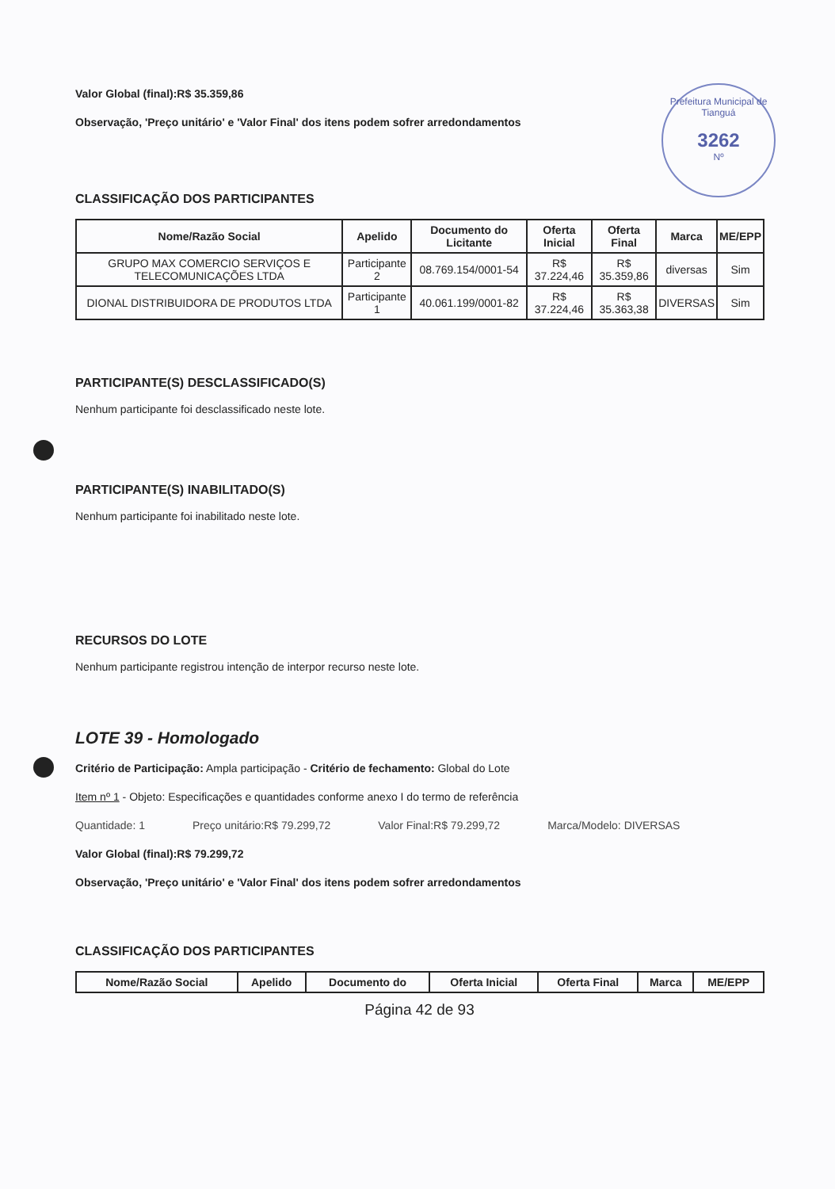Prefeitura Municipal de Tianguá
3262
Nº
Valor Global (final):R$ 35.359,86
Observação, 'Preço unitário' e 'Valor Final' dos itens podem sofrer arredondamentos
CLASSIFICAÇÃO DOS PARTICIPANTES
| Nome/Razão Social | Apelido | Documento do Licitante | Oferta Inicial | Oferta Final | Marca | ME/EPP |
| --- | --- | --- | --- | --- | --- | --- |
| GRUPO MAX COMERCIO SERVIÇOS E TELECOMUNICAÇÕES LTDA | Participante 2 | 08.769.154/0001-54 | R$ 37.224,46 | R$ 35.359,86 | diversas | Sim |
| DIONAL DISTRIBUIDORA DE PRODUTOS LTDA | Participante 1 | 40.061.199/0001-82 | R$ 37.224,46 | R$ 35.363,38 | DIVERSAS | Sim |
PARTICIPANTE(S) DESCLASSIFICADO(S)
Nenhum participante foi desclassificado neste lote.
PARTICIPANTE(S) INABILITADO(S)
Nenhum participante foi inabilitado neste lote.
RECURSOS DO LOTE
Nenhum participante registrou intenção de interpor recurso neste lote.
LOTE 39 - Homologado
Critério de Participação: Ampla participação - Critério de fechamento: Global do Lote
Item nº 1 - Objeto: Especificações e quantidades conforme anexo I do termo de referência
Quantidade: 1 Preço unitário:R$ 79.299,72 Valor Final:R$ 79.299,72 Marca/Modelo: DIVERSAS
Valor Global (final):R$ 79.299,72
Observação, 'Preço unitário' e 'Valor Final' dos itens podem sofrer arredondamentos
CLASSIFICAÇÃO DOS PARTICIPANTES
| Nome/Razão Social | Apelido | Documento do | Oferta Inicial | Oferta Final | Marca | ME/EPP |
| --- | --- | --- | --- | --- | --- | --- |
Página 42 de 93